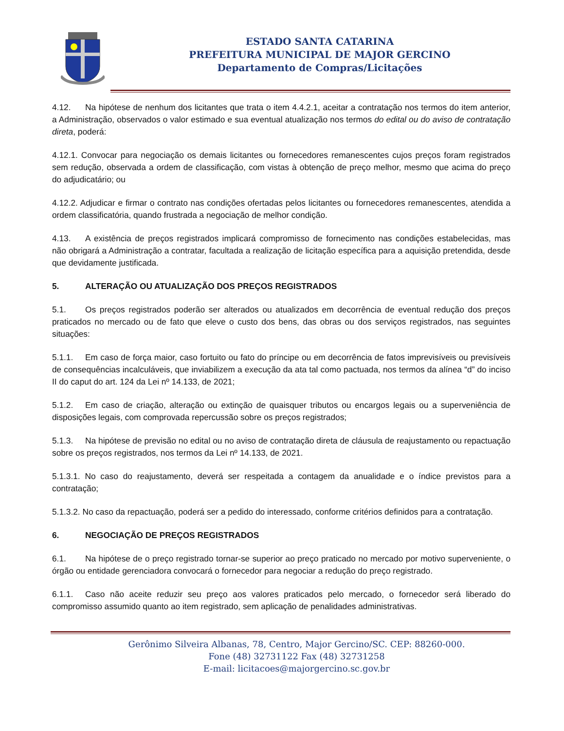ESTADO SANTA CATARINA
PREFEITURA MUNICIPAL DE MAJOR GERCINO
Departamento de Compras/Licitações
4.12. Na hipótese de nenhum dos licitantes que trata o item 4.4.2.1, aceitar a contratação nos termos do item anterior, a Administração, observados o valor estimado e sua eventual atualização nos termos do edital ou do aviso de contratação direta, poderá:
4.12.1. Convocar para negociação os demais licitantes ou fornecedores remanescentes cujos preços foram registrados sem redução, observada a ordem de classificação, com vistas à obtenção de preço melhor, mesmo que acima do preço do adjudicatário; ou
4.12.2. Adjudicar e firmar o contrato nas condições ofertadas pelos licitantes ou fornecedores remanescentes, atendida a ordem classificatória, quando frustrada a negociação de melhor condição.
4.13. A existência de preços registrados implicará compromisso de fornecimento nas condições estabelecidas, mas não obrigará a Administração a contratar, facultada a realização de licitação específica para a aquisição pretendida, desde que devidamente justificada.
5. ALTERAÇÃO OU ATUALIZAÇÃO DOS PREÇOS REGISTRADOS
5.1. Os preços registrados poderão ser alterados ou atualizados em decorrência de eventual redução dos preços praticados no mercado ou de fato que eleve o custo dos bens, das obras ou dos serviços registrados, nas seguintes situações:
5.1.1. Em caso de força maior, caso fortuito ou fato do príncipe ou em decorrência de fatos imprevisíveis ou previsíveis de consequências incalculáveis, que inviabilizem a execução da ata tal como pactuada, nos termos da alínea “d” do inciso II do caput do art. 124 da Lei nº 14.133, de 2021;
5.1.2. Em caso de criação, alteração ou extinção de quaisquer tributos ou encargos legais ou a superveniência de disposições legais, com comprovada repercussão sobre os preços registrados;
5.1.3. Na hipótese de previsão no edital ou no aviso de contratação direta de cláusula de reajustamento ou repactuação sobre os preços registrados, nos termos da Lei nº 14.133, de 2021.
5.1.3.1. No caso do reajustamento, deverá ser respeitada a contagem da anualidade e o índice previstos para a contratação;
5.1.3.2. No caso da repactuação, poderá ser a pedido do interessado, conforme critérios definidos para a contratação.
6. NEGOCIAÇÃO DE PREÇOS REGISTRADOS
6.1. Na hipótese de o preço registrado tornar-se superior ao preço praticado no mercado por motivo superveniente, o órgão ou entidade gerenciadora convocará o fornecedor para negociar a redução do preço registrado.
6.1.1. Caso não aceite reduzir seu preço aos valores praticados pelo mercado, o fornecedor será liberado do compromisso assumido quanto ao item registrado, sem aplicação de penalidades administrativas.
Gerônimo Silveira Albanas, 78, Centro, Major Gercino/SC. CEP: 88260-000.
Fone (48) 32731122 Fax (48) 32731258
E-mail: licitacoes@majorgercino.sc.gov.br